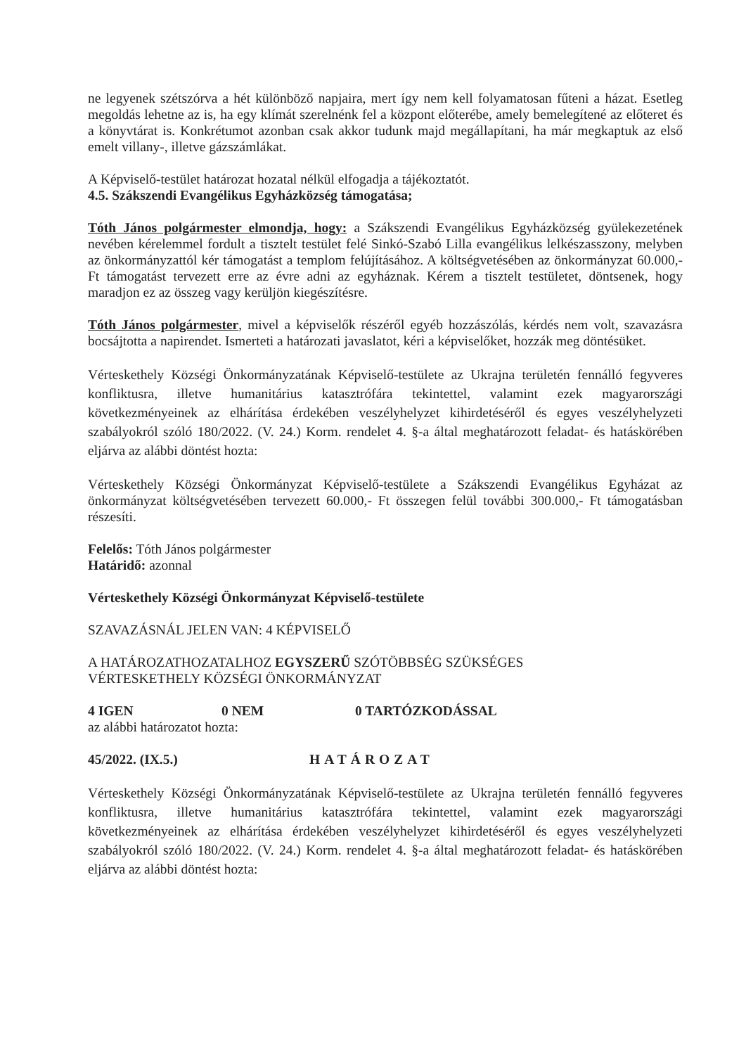ne legyenek szétszórva a hét különböző napjaira, mert így nem kell folyamatosan fűteni a házat. Esetleg megoldás lehetne az is, ha egy klímát szerelnénk fel a központ előterébe, amely bemelegítené az előteret és a könyvtárat is. Konkrétumot azonban csak akkor tudunk majd megállapítani, ha már megkaptuk az első emelt villany-, illetve gázszámlákat.
A Képviselő-testület határozat hozatal nélkül elfogadja a tájékoztatót.
4.5. Szákszendi Evangélikus Egyházközség támogatása;
Tóth János polgármester elmondja, hogy: a Szákszendi Evangélikus Egyházközség gyülekezetének nevében kérelemmel fordult a tisztelt testület felé Sinkó-Szabó Lilla evangélikus lelkészasszony, melyben az önkormányzattól kér támogatást a templom felújításához. A költségvetésében az önkormányzat 60.000,- Ft támogatást tervezett erre az évre adni az egyháznak. Kérem a tisztelt testületet, döntsenek, hogy maradjon ez az összeg vagy kerüljön kiegészítésre.
Tóth János polgármester, mivel a képviselők részéről egyéb hozzászólás, kérdés nem volt, szavazásra bocsájtotta a napirendet. Ismerteti a határozati javaslatot, kéri a képviselőket, hozzák meg döntésüket.
Vérteskethely Községi Önkormányzatának Képviselő-testülete az Ukrajna területén fennálló fegyveres konfliktusra, illetve humanitárius katasztrófára tekintettel, valamint ezek magyarországi következményeinek az elhárítása érdekében veszélyhelyzet kihirdetéséről és egyes veszélyhelyzeti szabályokról szóló 180/2022. (V. 24.) Korm. rendelet 4. §-a által meghatározott feladat- és hatáskörében eljárva az alábbi döntést hozta:
Vérteskethely Községi Önkormányzat Képviselő-testülete a Szákszendi Evangélikus Egyházat az önkormányzat költségvetésében tervezett 60.000,- Ft összegen felül további 300.000,- Ft támogatásban részesíti.
Felelős: Tóth János polgármester
Határidő: azonnal
Vérteskethely Községi Önkormányzat Képviselő-testülete
SZAVAZÁSNÁL JELEN VAN: 4 KÉPVISELŐ
A HATÁROZATHOZATALHOZ EGYSZERŰ SZÓTÖBBSÉG SZÜKSÉGES
VÉRTESKETHELY KÖZSÉGI ÖNKORMÁNYZAT
4 IGEN 0 NEM 0 TARTÓZKODÁSSAL
az alábbi határozatot hozta:
45/2022. (IX.5.) HATÁROZAT
Vérteskethely Községi Önkormányzatának Képviselő-testülete az Ukrajna területén fennálló fegyveres konfliktusra, illetve humanitárius katasztrófára tekintettel, valamint ezek magyarországi következményeinek az elhárítása érdekében veszélyhelyzet kihirdetéséről és egyes veszélyhelyzeti szabályokról szóló 180/2022. (V. 24.) Korm. rendelet 4. §-a által meghatározott feladat- és hatáskörében eljárva az alábbi döntést hozta: